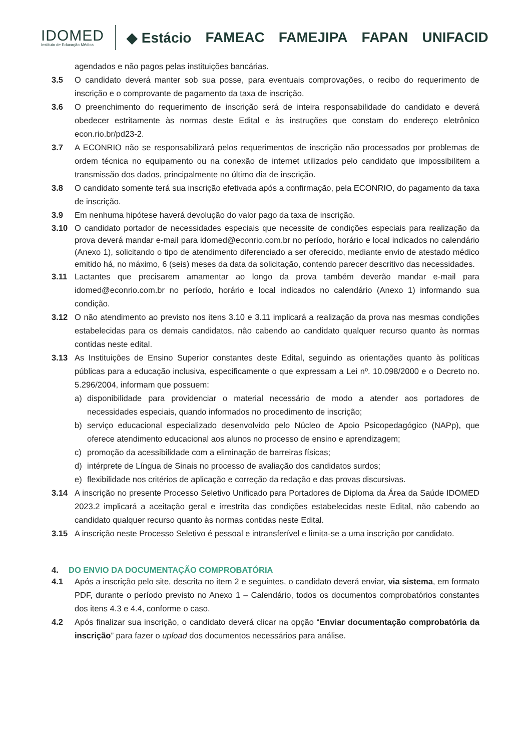IDOMED
Instituto de Educação Médica
◆ Estácio FAMEAC FAMEJIPA FAPAN UNIFACID
agendados e não pagos pelas instituições bancárias.
3.5 O candidato deverá manter sob sua posse, para eventuais comprovações, o recibo do requerimento de inscrição e o comprovante de pagamento da taxa de inscrição.
3.6 O preenchimento do requerimento de inscrição será de inteira responsabilidade do candidato e deverá obedecer estritamente às normas deste Edital e às instruções que constam do endereço eletrônico econ.rio.br/pd23-2.
3.7 A ECONRIO não se responsabilizará pelos requerimentos de inscrição não processados por problemas de ordem técnica no equipamento ou na conexão de internet utilizados pelo candidato que impossibilitem a transmissão dos dados, principalmente no último dia de inscrição.
3.8 O candidato somente terá sua inscrição efetivada após a confirmação, pela ECONRIO, do pagamento da taxa de inscrição.
3.9 Em nenhuma hipótese haverá devolução do valor pago da taxa de inscrição.
3.10 O candidato portador de necessidades especiais que necessite de condições especiais para realização da prova deverá mandar e-mail para idomed@econrio.com.br no período, horário e local indicados no calendário (Anexo 1), solicitando o tipo de atendimento diferenciado a ser oferecido, mediante envio de atestado médico emitido há, no máximo, 6 (seis) meses da data da solicitação, contendo parecer descritivo das necessidades.
3.11 Lactantes que precisarem amamentar ao longo da prova também deverão mandar e-mail para idomed@econrio.com.br no período, horário e local indicados no calendário (Anexo 1) informando sua condição.
3.12 O não atendimento ao previsto nos itens 3.10 e 3.11 implicará a realização da prova nas mesmas condições estabelecidas para os demais candidatos, não cabendo ao candidato qualquer recurso quanto às normas contidas neste edital.
3.13 As Instituições de Ensino Superior constantes deste Edital, seguindo as orientações quanto às políticas públicas para a educação inclusiva, especificamente o que expressam a Lei nº. 10.098/2000 e o Decreto no. 5.296/2004, informam que possuem:
a) disponibilidade para providenciar o material necessário de modo a atender aos portadores de necessidades especiais, quando informados no procedimento de inscrição;
b) serviço educacional especializado desenvolvido pelo Núcleo de Apoio Psicopedagógico (NAPp), que oferece atendimento educacional aos alunos no processo de ensino e aprendizagem;
c) promoção da acessibilidade com a eliminação de barreiras físicas;
d) intérprete de Língua de Sinais no processo de avaliação dos candidatos surdos;
e) flexibilidade nos critérios de aplicação e correção da redação e das provas discursivas.
3.14 A inscrição no presente Processo Seletivo Unificado para Portadores de Diploma da Área da Saúde IDOMED 2023.2 implicará a aceitação geral e irrestrita das condições estabelecidas neste Edital, não cabendo ao candidato qualquer recurso quanto às normas contidas neste Edital.
3.15 A inscrição neste Processo Seletivo é pessoal e intransferível e limita-se a uma inscrição por candidato.
4. DO ENVIO DA DOCUMENTAÇÃO COMPROBATÓRIA
4.1 Após a inscrição pelo site, descrita no item 2 e seguintes, o candidato deverá enviar, via sistema, em formato PDF, durante o período previsto no Anexo 1 – Calendário, todos os documentos comprobatórios constantes dos itens 4.3 e 4.4, conforme o caso.
4.2 Após finalizar sua inscrição, o candidato deverá clicar na opção “Enviar documentação comprobatória da inscrição” para fazer o upload dos documentos necessários para análise.